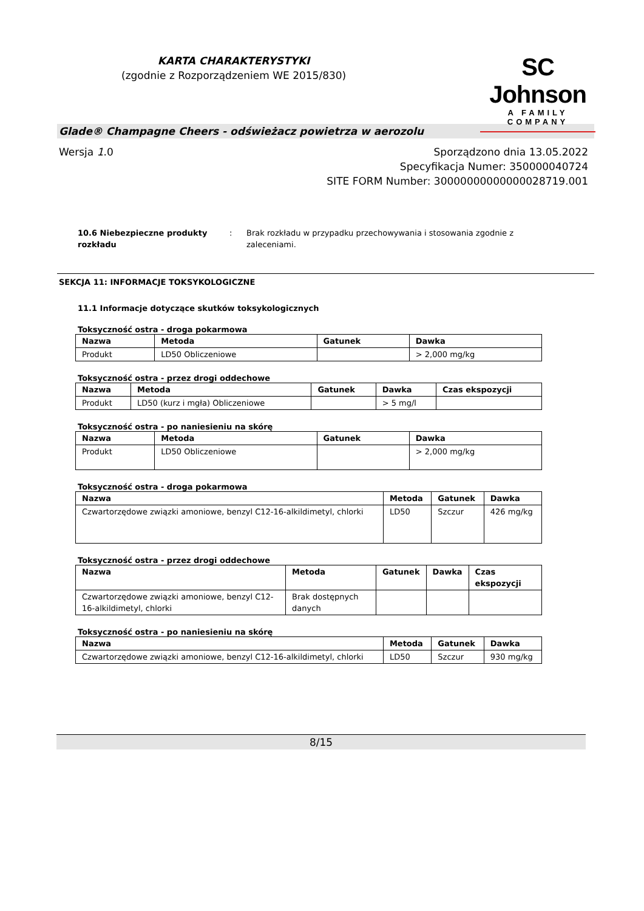KARTA CHARAKTERYSTYKI
(zgodnie z Rozporządzeniem WE 2015/830)
SC Johnson
A FAMILY COMPANY
Glade® Champagne Cheers - odświeżacz powietrza w aerozolu
Wersja 1.0 Sporządzono dnia 13.05.2022
Specyfikacja Numer: 350000040724
SITE FORM Number: 30000000000000028719.001
10.6 Niebezpieczne produkty rozkładu: Brak rozkładu w przypadku przechowywania i stosowania zgodnie z zaleceniami.
SEKCJA 11: INFORMACJE TOKSYKOLOGICZNE
11.1 Informacje dotyczące skutków toksykologicznych
Toksyczność ostra - droga pokarmowa
| Nazwa | Metoda | Gatunek | Dawka |
| --- | --- | --- | --- |
| Produkt | LD50 Obliczeniowe | | > 2,000 mg/kg |
Toksyczność ostra - przez drogi oddechowe
| Nazwa | Metoda | Gatunek | Dawka | Czas ekspozycji |
| --- | --- | --- | --- | --- |
| Produkt | LD50 (kurz i mgła) Obliczeniowe | | > 5 mg/l | |
Toksyczność ostra - po naniesieniu na skórę
| Nazwa | Metoda | Gatunek | Dawka |
| --- | --- | --- | --- |
| Produkt | LD50 Obliczeniowe | | > 2,000 mg/kg |
Toksyczność ostra - droga pokarmowa
| Nazwa | Metoda | Gatunek | Dawka |
| --- | --- | --- | --- |
| Czwartorzędowe związki amoniowe, benzyl C12-16-alkildimetyl, chlorki | LD50 | Szczur | 426 mg/kg |
Toksyczność ostra - przez drogi oddechowe
| Nazwa | Metoda | Gatunek | Dawka | Czas ekspozycji |
| --- | --- | --- | --- | --- |
| Czwartorzędowe związki amoniowe, benzyl C12-16-alkildimetyl, chlorki | Brak dostępnych danych | | | |
Toksyczność ostra - po naniesieniu na skórę
| Nazwa | Metoda | Gatunek | Dawka |
| --- | --- | --- | --- |
| Czwartorzędowe związki amoniowe, benzyl C12-16-alkildimetyl, chlorki | LD50 | Szczur | 930 mg/kg |
8/15